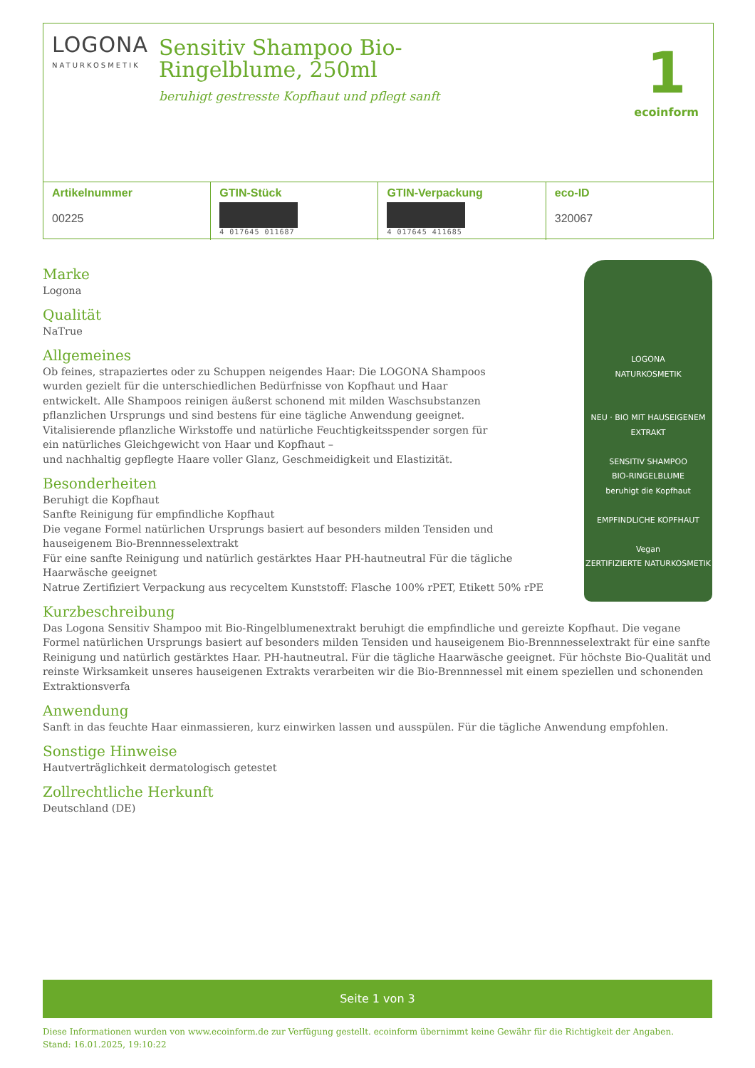LOGONA
NATURKOSMETIK
Sensitiv Shampoo Bio-Ringelblume, 250ml
beruhigt gestresste Kopfhaut und pflegt sanft
1
ecoinform
| Artikelnummer 00225 | GTIN-Stück 4 017645 011687 | GTIN-Verpackung 4 017645 411685 | eco-ID 320067 |
LOGONA
NATURKOSMETIK
NEU · BIO MIT HAUSEIGENEM EXTRAKT
SENSITIV SHAMPOO
BIO-RINGELBLUME
beruhigt die Kopfhaut
EMPFINDLICHE KOPFHAUT
Vegan
ZERTIFIZIERTE NATURKOSMETIK
Marke
Logona
Qualität
NaTrue
Allgemeines
Ob feines, strapaziertes oder zu Schuppen neigendes Haar: Die LOGONA Shampoos wurden gezielt für die unterschiedlichen Bedürfnisse von Kopfhaut und Haar entwickelt. Alle Shampoos reinigen äußerst schonend mit milden Waschsubstanzen pflanzlichen Ursprungs und sind bestens für eine tägliche Anwendung geeignet. Vitalisierende pflanzliche Wirkstoffe und natürliche Feuchtigkeitsspender sorgen für ein natürliches Gleichgewicht von Haar und Kopfhaut –
und nachhaltig gepflegte Haare voller Glanz, Geschmeidigkeit und Elastizität.
Besonderheiten
Beruhigt die Kopfhaut
Sanfte Reinigung für empfindliche Kopfhaut
Die vegane Formel natürlichen Ursprungs basiert auf besonders milden Tensiden und hauseigenem Bio-Brennnesselextrakt
Für eine sanfte Reinigung und natürlich gestärktes Haar PH-hautneutral Für die tägliche Haarwäsche geeignet
Natrue Zertifiziert Verpackung aus recyceltem Kunststoff: Flasche 100% rPET, Etikett 50% rPE
Kurzbeschreibung
Das Logona Sensitiv Shampoo mit Bio-Ringelblumenextrakt beruhigt die empfindliche und gereizte Kopfhaut. Die vegane Formel natürlichen Ursprungs basiert auf besonders milden Tensiden und hauseigenem Bio-Brennnesselextrakt für eine sanfte Reinigung und natürlich gestärktes Haar. PH-hautneutral. Für die tägliche Haarwäsche geeignet. Für höchste Bio-Qualität und reinste Wirksamkeit unseres hauseigenen Extrakts verarbeiten wir die Bio-Brennnessel mit einem speziellen und schonenden Extraktionsverfa
Anwendung
Sanft in das feuchte Haar einmassieren, kurz einwirken lassen und ausspülen. Für die tägliche Anwendung empfohlen.
Sonstige Hinweise
Hautverträglichkeit dermatologisch getestet
Zollrechtliche Herkunft
Deutschland (DE)
Seite 1 von 3
Diese Informationen wurden von www.ecoinform.de zur Verfügung gestellt. ecoinform übernimmt keine Gewähr für die Richtigkeit der Angaben.
Stand: 16.01.2025, 19:10:22